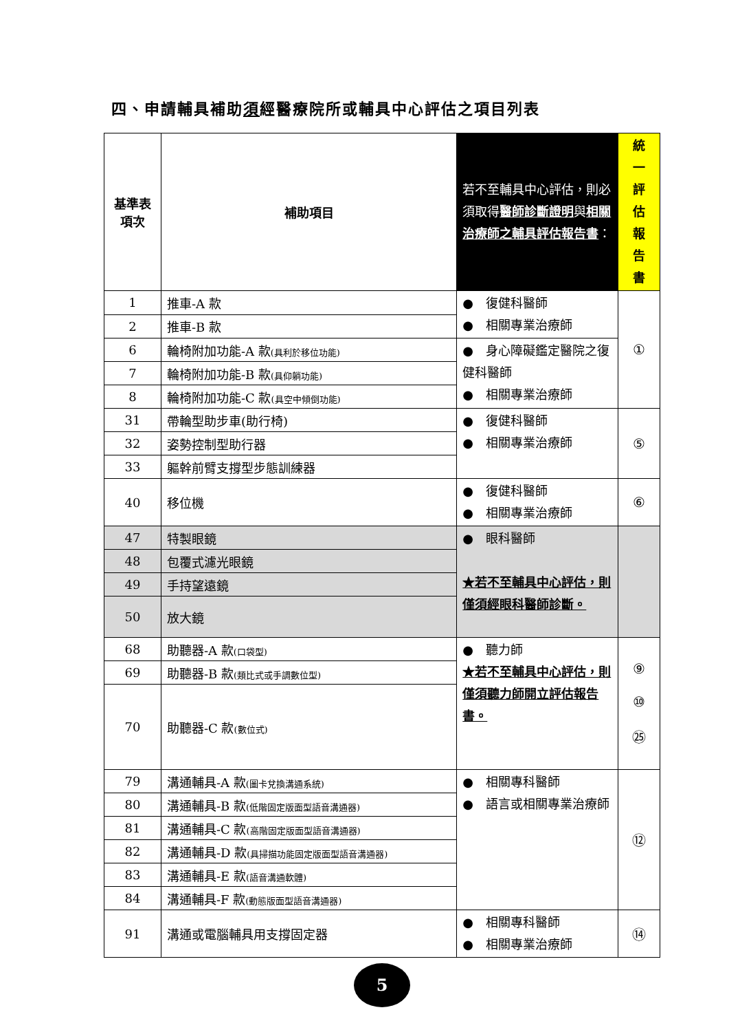四、申請輔具補助須經醫療院所或輔具中心評估之項目列表
| 基準表 項次 | 補助項目 | 若不至輔具中心評估，則必須取得 醫師診斷證明 與 相關治療師之輔具評估報告書 ： | 統 一 評 估 報 告 書 |
| --- | --- | --- | --- |
| 1 | 推車-A 款 | ● 復健科醫師 ● 相關專業治療師 | ① |
| 2 | 推車-B 款 | | |
| 6 | 輪椅附加功能-A 款 (具利於移位功能) | ● 身心障礙鑑定醫院之復健科醫師 ● 相關專業治療師 | |
| 7 | 輪椅附加功能-B 款 (具仰躺功能) | | |
| 8 | 輪椅附加功能-C 款 (具空中傾倒功能) | | |
| 31 | 帶輪型助步車(助行椅) | ● 復健科醫師 ● 相關專業治療師 | ⑤ |
| 32 | 姿勢控制型助行器 | | |
| 33 | 軀幹前臂支撐型步態訓練器 | | |
| 40 | 移位機 | ● 復健科醫師 ● 相關專業治療師 | ⑥ |
| 47 | 特製眼鏡 | ● 眼科醫師 ★若不至輔具中心評估，則僅須經眼科醫師診斷。 | |
| 48 | 包覆式濾光眼鏡 | | |
| 49 | 手持望遠鏡 | | |
| 50 | 放大鏡 | | |
| 68 | 助聽器-A 款 (口袋型) | ● 聽力師 ★若不至輔具中心評估，則僅須聽力師開立評估報告書。 | ⑨ ⑩ ㉕ |
| 69 | 助聽器-B 款 (類比式或手調數位型) | | |
| 70 | 助聽器-C 款 (數位式) | | |
| 79 | 溝通輔具-A 款 (圖卡兌換溝通系統) | ● 相關專科醫師 ● 語言或相關專業治療師 | ⑫ |
| 80 | 溝通輔具-B 款 (低階固定版面型語音溝通器) | | |
| 81 | 溝通輔具-C 款 (高階固定版面型語音溝通器) | | |
| 82 | 溝通輔具-D 款 (具掃描功能固定版面型語音溝通器) | | |
| 83 | 溝通輔具-E 款 (語音溝通軟體) | | |
| 84 | 溝通輔具-F 款 (動態版面型語音溝通器) | | |
| 91 | 溝通或電腦輔具用支撐固定器 | ● 相關專科醫師 ● 相關專業治療師 | ⑭ |
5